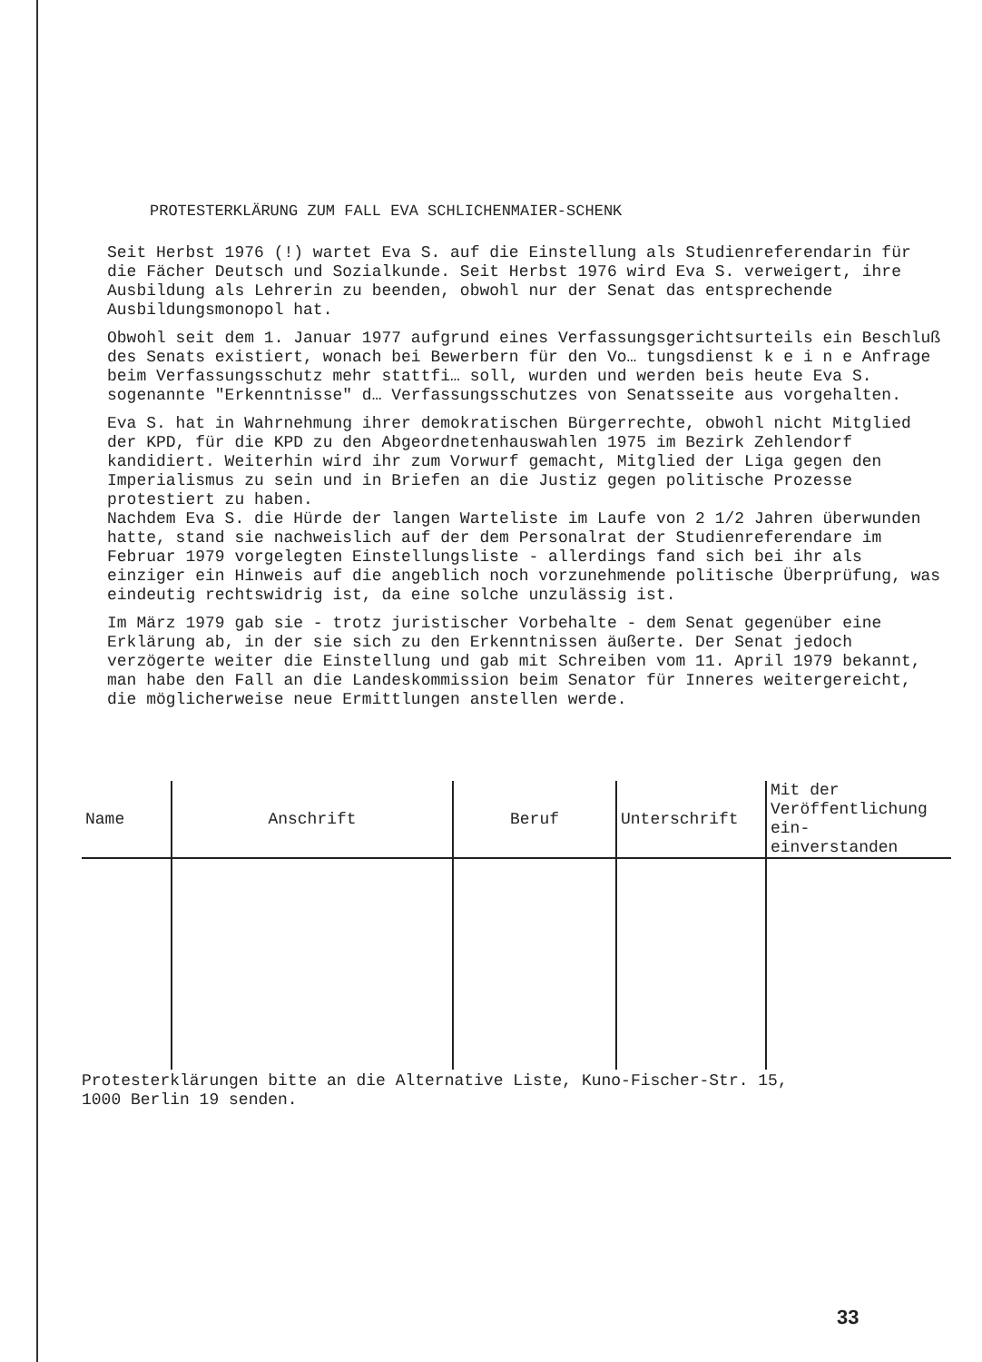PROTESTERKLÄRUNG ZUM FALL EVA SCHLICHENMAIER-SCHENK
Seit Herbst 1976 (!) wartet Eva S. auf die Einstellung als Studienreferendarin für die Fächer Deutsch und Sozialkunde. Seit Herbst 1976 wird Eva S. verweigert, ihre Ausbildung als Lehrerin zu beenden, obwohl nur der Senat das entsprechende Ausbildungsmonopol hat.
Obwohl seit dem 1. Januar 1977 aufgrund eines Verfassungsgerichtsurteils ein Beschluß des Senats existiert, wonach bei Bewerbern für den Vo… tungsdienst k e i n e Anfrage beim Verfassungsschutz mehr stattfi… soll, wurden und werden beis heute Eva S. sogenannte "Erkenntnisse" d… Verfassungsschutzes von Senatsseite aus vorgehalten.
Eva S. hat in Wahrnehmung ihrer demokratischen Bürgerrechte, obwohl nicht Mitglied der KPD, für die KPD zu den Abgeordnetenhauswahlen 1975 im Bezirk Zehlendorf kandidiert. Weiterhin wird ihr zum Vorwurf gemacht, Mitglied der Liga gegen den Imperialismus zu sein und in Briefen an die Justiz gegen politische Prozesse protestiert zu haben.
Nachdem Eva S. die Hürde der langen Warteliste im Laufe von 2 1/2 Jahren überwunden hatte, stand sie nachweislich auf der dem Personalrat der Studienreferendare im Februar 1979 vorgelegten Einstellungsliste - allerdings fand sich bei ihr als einziger ein Hinweis auf die angeblich noch vorzunehmende politische Überprüfung, was eindeutig rechtswidrig ist, da eine solche unzulässig ist.
Im März 1979 gab sie - trotz juristischer Vorbehalte - dem Senat gegenüber eine Erklärung ab, in der sie sich zu den Erkenntnissen äußerte. Der Senat jedoch verzögerte weiter die Einstellung und gab mit Schreiben vom 11. April 1979 bekannt, man habe den Fall an die Landeskommission beim Senator für Inneres weitergereicht, die möglicherweise neue Ermittlungen anstellen werde.
| Name | Anschrift | Beruf | Unterschrift | Mit der Veröffentlichung ein- einverstanden |
| --- | --- | --- | --- | --- |
Protesterklärungen bitte an die Alternative Liste, Kuno-Fischer-Str. 15,
1000 Berlin 19 senden.
33